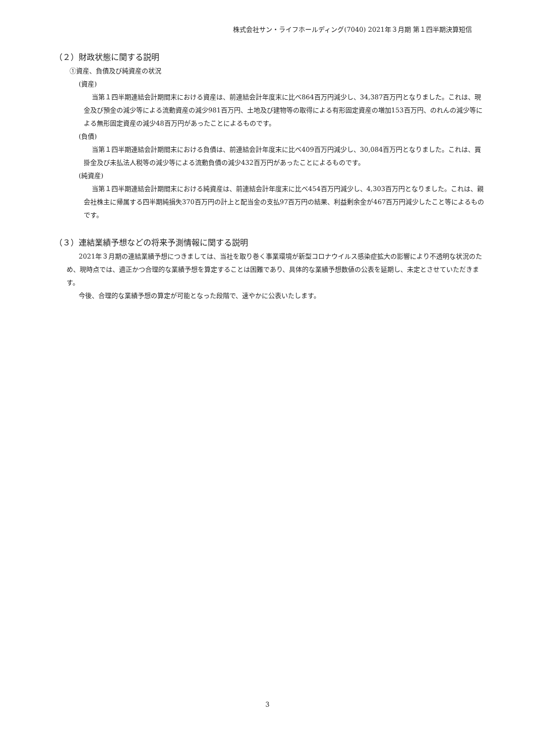株式会社サン・ライフホールディング(7040) 2021年３月期 第１四半期決算短信
（２）財政状態に関する説明
①資産、負債及び純資産の状況
(資産)
当第１四半期連結会計期間末における資産は、前連結会計年度末に比べ864百万円減少し、34,387百万円となりました。これは、現金及び預金の減少等による流動資産の減少981百万円、土地及び建物等の取得による有形固定資産の増加153百万円、のれんの減少等による無形固定資産の減少48百万円があったことによるものです。
(負債)
当第１四半期連結会計期間末における負債は、前連結会計年度末に比べ409百万円減少し、30,084百万円となりました。これは、買掛金及び未払法人税等の減少等による流動負債の減少432百万円があったことによるものです。
(純資産)
当第１四半期連結会計期間末における純資産は、前連結会計年度末に比べ454百万円減少し、4,303百万円となりました。これは、親会社株主に帰属する四半期純損失370百万円の計上と配当金の支払97百万円の結果、利益剰余金が467百万円減少したこと等によるものです。
（３）連結業績予想などの将来予測情報に関する説明
2021年３月期の連結業績予想につきましては、当社を取り巻く事業環境が新型コロナウイルス感染症拡大の影響により不透明な状況のため、現時点では、適正かつ合理的な業績予想を算定することは困難であり、具体的な業績予想数値の公表を延期し、未定とさせていただきます。
今後、合理的な業績予想の算定が可能となった段階で、速やかに公表いたします。
3